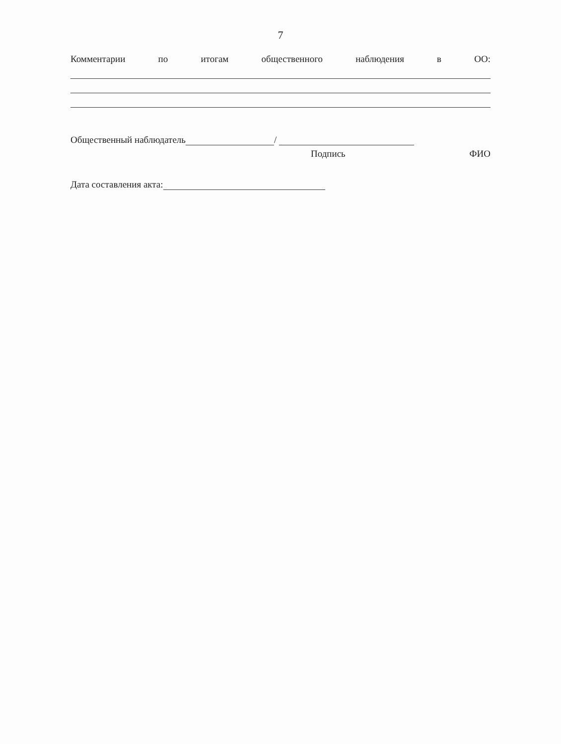7
Комментарии по итогам общественного наблюдения в ОО:
Общественный наблюдатель /
Подпись ФИО
Дата составления акта: